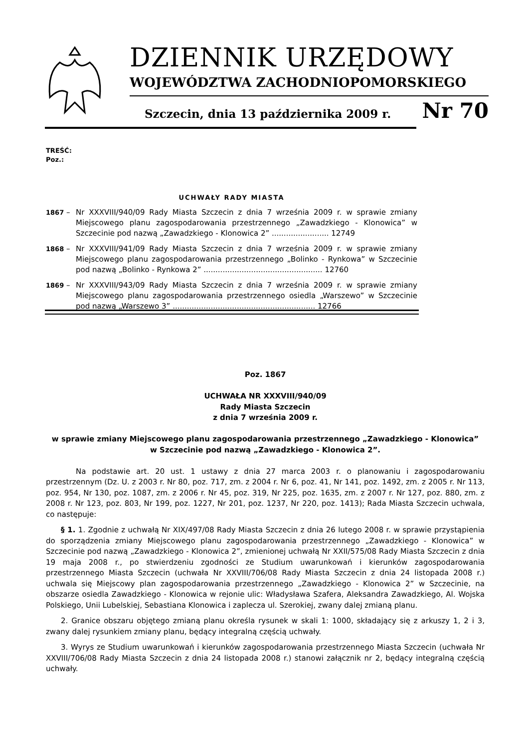DZIENNIK URZĘDOWY
WOJEWÓDZTWA ZACHODNIOPOMORSKIEGO
Szczecin, dnia 13 października 2009 r. Nr 70
TREŚĆ:
Poz.:
UCHWAŁY RADY MIASTA
1867 – Nr XXXVIII/940/09 Rady Miasta Szczecin z dnia 7 września 2009 r. w sprawie zmiany Miejscowego planu zagospodarowania przestrzennego „Zawadzkiego - Klonowica” w Szczecinie pod nazwą „Zawadzkiego - Klonowica 2” ........................ 12749
1868 – Nr XXXVIII/941/09 Rady Miasta Szczecin z dnia 7 września 2009 r. w sprawie zmiany Miejscowego planu zagospodarowania przestrzennego „Bolinko - Rynkowa” w Szczecinie pod nazwą „Bolinko - Rynkowa 2” .................................................. 12760
1869 – Nr XXXVIII/943/09 Rady Miasta Szczecin z dnia 7 września 2009 r. w sprawie zmiany Miejscowego planu zagospodarowania przestrzennego osiedla „Warszewo” w Szczecinie pod nazwą „Warszewo 3” ............................................................ 12766
Poz. 1867
UCHWAŁA NR XXXVIII/940/09
Rady Miasta Szczecin
z dnia 7 września 2009 r.
w sprawie zmiany Miejscowego planu zagospodarowania przestrzennego „Zawadzkiego - Klonowica”
w Szczecinie pod nazwą „Zawadzkiego - Klonowica 2”.
Na podstawie art. 20 ust. 1 ustawy z dnia 27 marca 2003 r. o planowaniu i zagospodarowaniu przestrzennym (Dz. U. z 2003 r. Nr 80, poz. 717, zm. z 2004 r. Nr 6, poz. 41, Nr 141, poz. 1492, zm. z 2005 r. Nr 113, poz. 954, Nr 130, poz. 1087, zm. z 2006 r. Nr 45, poz. 319, Nr 225, poz. 1635, zm. z 2007 r. Nr 127, poz. 880, zm. z 2008 r. Nr 123, poz. 803, Nr 199, poz. 1227, Nr 201, poz. 1237, Nr 220, poz. 1413); Rada Miasta Szczecin uchwala, co następuje:
§ 1. 1. Zgodnie z uchwałą Nr XIX/497/08 Rady Miasta Szczecin z dnia 26 lutego 2008 r. w sprawie przystąpienia do sporządzenia zmiany Miejscowego planu zagospodarowania przestrzennego „Zawadzkiego - Klonowica” w Szczecinie pod nazwą „Zawadzkiego - Klonowica 2”, zmienionej uchwałą Nr XXII/575/08 Rady Miasta Szczecin z dnia 19 maja 2008 r., po stwierdzeniu zgodności ze Studium uwarunkowań i kierunków zagospodarowania przestrzennego Miasta Szczecin (uchwała Nr XXVIII/706/08 Rady Miasta Szczecin z dnia 24 listopada 2008 r.) uchwala się Miejscowy plan zagospodarowania przestrzennego „Zawadzkiego - Klonowica 2” w Szczecinie, na obszarze osiedla Zawadzkiego - Klonowica w rejonie ulic: Władysława Szafera, Aleksandra Zawadzkiego, Al. Wojska Polskiego, Unii Lubelskiej, Sebastiana Klonowica i zaplecza ul. Szerokiej, zwany dalej zmianą planu.
2. Granice obszaru objętego zmianą planu określa rysunek w skali 1: 1000, składający się z arkuszy 1, 2 i 3, zwany dalej rysunkiem zmiany planu, będący integralną częścią uchwały.
3. Wyrys ze Studium uwarunkowań i kierunków zagospodarowania przestrzennego Miasta Szczecin (uchwała Nr XXVIII/706/08 Rady Miasta Szczecin z dnia 24 listopada 2008 r.) stanowi załącznik nr 2, będący integralną częścią uchwały.